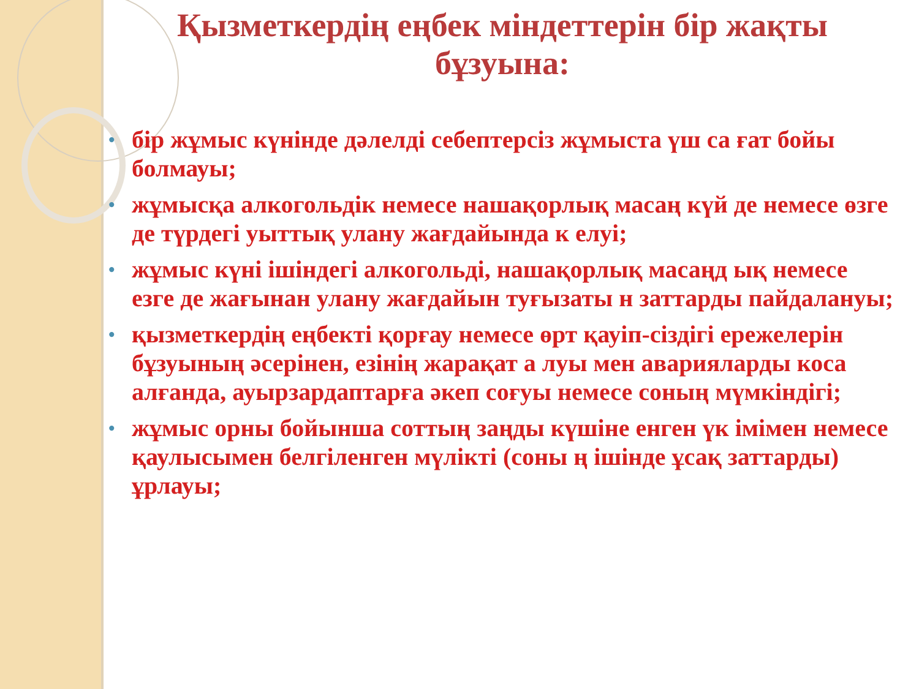Қызметкердің еңбек міндеттерін бір жақты бұзуына:
• бір жұмыс күнінде дәлелді себептерсіз жұмыста үш са ғат бойы болмауы;
• жұмысқа алкогольдік немесе нашақорлық масаң күй де немесе өзге де түрдегі уыттық улану жағдайында к елуі;
• жұмыс күні ішіндегі алкогольді, нашақорлық масаңд ық немесе езге де жағынан улану жағдайын туғызаты н заттарды пайдалануы;
• қызметкердің еңбекті қорғау немесе өрт қауіп-сіздігі ережелерін бұзуының әсерінен, езінің жарақат а луы мен аварияларды коса алғанда, ауырзардаптарға әкеп соғуы немесе соның мүмкіндігі;
• жұмыс орны бойынша соттың заңды күшіне енген үк імімен немесе қаулысымен белгіленген мүлікті (соны ң ішінде ұсақ заттарды) ұрлауы;